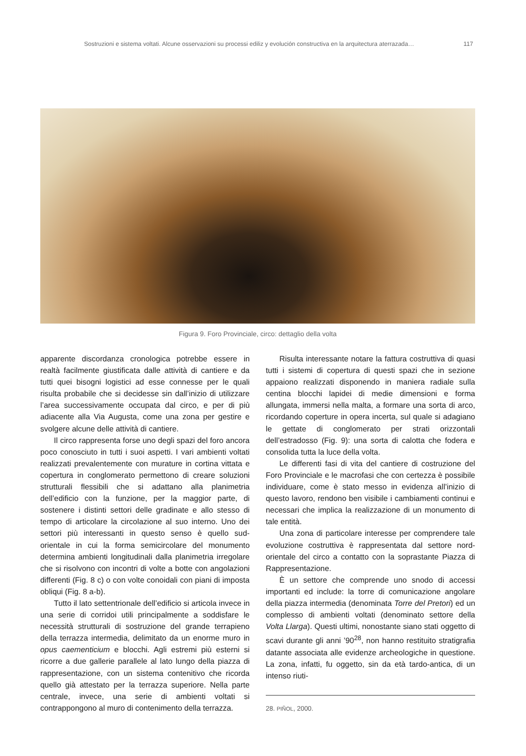Sostruzioni e sistema voltati. Alcune osservazioni su processi ediliz y evolución constructiva en la arquitectura aterrazada… 117
Figura 9. Foro Provinciale, circo: dettaglio della volta
apparente discordanza cronologica potrebbe essere in realtà facilmente giustificata dalle attività di cantiere e da tutti quei bisogni logistici ad esse connesse per le quali risulta probabile che si decidesse sin dall’inizio di utilizzare l’area successivamente occupata dal circo, e per di più adiacente alla Via Augusta, come una zona per gestire e svolgere alcune delle attività di cantiere.
Il circo rappresenta forse uno degli spazi del foro ancora poco conosciuto in tutti i suoi aspetti. I vari ambienti voltati realizzati prevalentemente con murature in cortina vittata e copertura in conglomerato permettono di creare soluzioni strutturali flessibili che si adattano alla planimetria dell’edificio con la funzione, per la maggior parte, di sostenere i distinti settori delle gradinate e allo stesso di tempo di articolare la circolazione al suo interno. Uno dei settori più interessanti in questo senso è quello sud-orientale in cui la forma semicircolare del monumento determina ambienti longitudinali dalla planimetria irregolare che si risolvono con incontri di volte a botte con angolazioni differenti (Fig. 8 c) o con volte conoidali con piani di imposta obliqui (Fig. 8 a-b).
Tutto il lato settentrionale dell’edificio si articola invece in una serie di corridoi utili principalmente a soddisfare le necessità strutturali di sostruzione del grande terrapieno della terrazza intermedia, delimitato da un enorme muro in opus caementicium e blocchi. Agli estremi più esterni si ricorre a due gallerie parallele al lato lungo della piazza di rappresentazione, con un sistema contenitivo che ricorda quello già attestato per la terrazza superiore. Nella parte centrale, invece, una serie di ambienti voltati si contrappongono al muro di contenimento della terrazza.
Risulta interessante notare la fattura costruttiva di quasi tutti i sistemi di copertura di questi spazi che in sezione appaiono realizzati disponendo in maniera radiale sulla centina blocchi lapidei di medie dimensioni e forma allungata, immersi nella malta, a formare una sorta di arco, ricordando coperture in opera incerta, sul quale si adagiano le gettate di conglomerato per strati orizzontali dell’estradosso (Fig. 9): una sorta di calotta che fodera e consolida tutta la luce della volta.
Le differenti fasi di vita del cantiere di costruzione del Foro Provinciale e le macrofasi che con certezza è possibile individuare, come è stato messo in evidenza all’inizio di questo lavoro, rendono ben visibile i cambiamenti continui e necessari che implica la realizzazione di un monumento di tale entità.
Una zona di particolare interesse per comprendere tale evoluzione costruttiva è rappresentata dal settore nord-orientale del circo a contatto con la soprastante Piazza di Rappresentazione.
È un settore che comprende uno snodo di accessi importanti ed include: la torre di comunicazione angolare della piazza intermedia (denominata Torre del Pretori) ed un complesso di ambienti voltati (denominato settore della Volta Llarga). Questi ultimi, nonostante siano stati oggetto di scavi durante gli anni ’90<sup>28</sup>, non hanno restituito stratigrafia datante associata alle evidenze archeologiche in questione. La zona, infatti, fu oggetto, sin da età tardo-antica, di un intenso riuti-
28. PIÑOL, 2000.